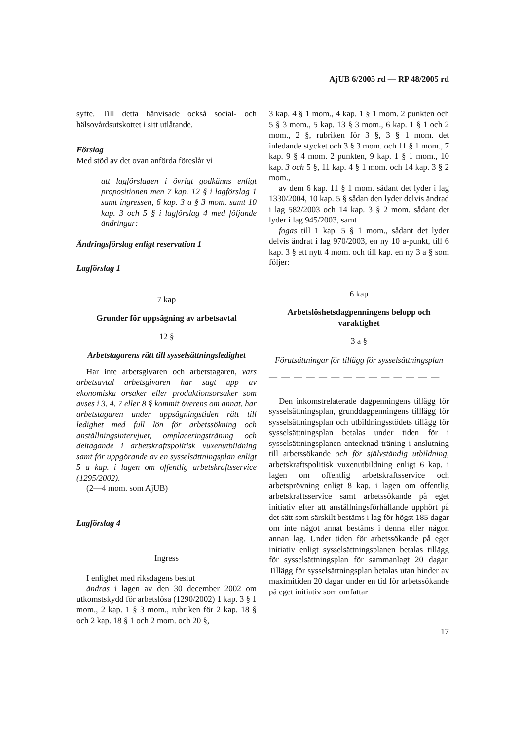AjUB 6/2005 rd — RP 48/2005 rd
syfte. Till detta hänvisade också social- och hälsovårdsutskottet i sitt utlåtande.
Förslag
Med stöd av det ovan anförda föreslår vi
att lagförslagen i övrigt godkänns enligt propositionen men 7 kap. 12 § i lagförslag 1 samt ingressen, 6 kap. 3 a § 3 mom. samt 10 kap. 3 och 5 § i lagförslag 4 med följande ändringar:
Ändringsförslag enligt reservation 1
Lagförslag 1
7 kap
Grunder för uppsägning av arbetsavtal
12 §
Arbetstagarens rätt till sysselsättningsledighet
Har inte arbetsgivaren och arbetstagaren, vars arbetsavtal arbetsgivaren har sagt upp av ekonomiska orsaker eller produktionsorsaker som avses i 3, 4, 7 eller 8 § kommit överens om annat, har arbetstagaren under uppsägningstiden rätt till ledighet med full lön för arbetssökning och anställningsintervjuer, omplaceringsträning och deltagande i arbetskraftspolitisk vuxenutbildning samt för uppgörande av en sysselsättningsplan enligt 5 a kap. i lagen om offentlig arbetskraftsservice (1295/2002).
(2—4 mom. som AjUB)
Lagförslag 4
Ingress
I enlighet med riksdagens beslut
ändras i lagen av den 30 december 2002 om utkomstskydd för arbetslösa (1290/2002) 1 kap. 3 § 1 mom., 2 kap. 1 § 3 mom., rubriken för 2 kap. 18 § och 2 kap. 18 § 1 och 2 mom. och 20 §,
3 kap. 4 § 1 mom., 4 kap. 1 § 1 mom. 2 punkten och 5 § 3 mom., 5 kap. 13 § 3 mom., 6 kap. 1 § 1 och 2 mom., 2 §, rubriken för 3 §, 3 § 1 mom. det inledande stycket och 3 § 3 mom. och 11 § 1 mom., 7 kap. 9 § 4 mom. 2 punkten, 9 kap. 1 § 1 mom., 10 kap. 3 och 5 §, 11 kap. 4 § 1 mom. och 14 kap. 3 § 2 mom.,
av dem 6 kap. 11 § 1 mom. sådant det lyder i lag 1330/2004, 10 kap. 5 § sådan den lyder delvis ändrad i lag 582/2003 och 14 kap. 3 § 2 mom. sådant det lyder i lag 945/2003, samt
fogas till 1 kap. 5 § 1 mom., sådant det lyder delvis ändrat i lag 970/2003, en ny 10 a-punkt, till 6 kap. 3 § ett nytt 4 mom. och till kap. en ny 3 a § som följer:
6 kap
Arbetslöshetsdagpenningens belopp och varaktighet
3 a §
Förutsättningar för tillägg för sysselsättningsplan
— — — — — — — — — — — — — —
Den inkomstrelaterade dagpenningens tillägg för sysselsättningsplan, grunddagpenningens tilllägg för sysselsättningsplan och utbildningsstödets tillägg för sysselsättningsplan betalas under tiden för i sysselsättningsplanen antecknad träning i anslutning till arbetssökande och för självständig utbildning, arbetskraftspolitisk vuxenutbildning enligt 6 kap. i lagen om offentlig arbetskraftsservice och arbetsprövning enligt 8 kap. i lagen om offentlig arbetskraftsservice samt arbetssökande på eget initiativ efter att anställningsförhållande upphört på det sätt som särskilt bestäms i lag för högst 185 dagar om inte något annat bestäms i denna eller någon annan lag. Under tiden för arbetssökande på eget initiativ enligt sysselsättningsplanen betalas tillägg för sysselsättningsplan för sammanlagt 20 dagar. Tillägg för sysselsättningsplan betalas utan hinder av maximitiden 20 dagar under en tid för arbetssökande på eget initiativ som omfattar
17